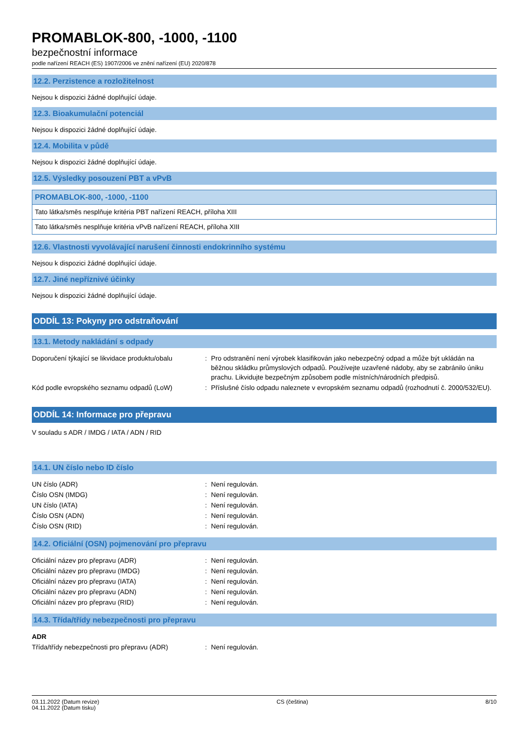PROMABLOK-800, -1000, -1100
bezpečnostní informace
podle nařízení REACH (ES) 1907/2006 ve znění nařízení (EU) 2020/878
12.2. Perzistence a rozložitelnost
Nejsou k dispozici žádné doplňující údaje.
12.3. Bioakumulační potenciál
Nejsou k dispozici žádné doplňující údaje.
12.4. Mobilita v půdě
Nejsou k dispozici žádné doplňující údaje.
12.5. Výsledky posouzení PBT a vPvB
| PROMABLOK-800, -1000, -1100 |
| --- |
| Tato látka/směs nesplňuje kritéria PBT nařízení REACH, příloha XIII |
| Tato látka/směs nesplňuje kritéria vPvB nařízení REACH, příloha XIII |
12.6. Vlastnosti vyvolávající narušení činnosti endokrinního systému
Nejsou k dispozici žádné doplňující údaje.
12.7. Jiné nepříznivé účinky
Nejsou k dispozici žádné doplňující údaje.
ODDÍL 13: Pokyny pro odstraňování
13.1. Metody nakládání s odpady
| Doporučení týkající se likvidace produktu/obalu | : | Pro odstranění není výrobek klasifikován jako nebezpečný odpad a může být ukládán na běžnou skládku průmyslových odpadů. Používejte uzavřené nádoby, aby se zabránilo úniku prachu. Likvidujte bezpečným způsobem podle místních/národních předpisů. |
| Kód podle evropského seznamu odpadů (LoW) | : | Příslušné číslo odpadu naleznete v evropském seznamu odpadů (rozhodnutí č. 2000/532/EU). |
ODDÍL 14: Informace pro přepravu
V souladu s ADR / IMDG / IATA / ADN / RID
14.1. UN číslo nebo ID číslo
| UN číslo (ADR) | : | Není regulován. |
| Číslo OSN (IMDG) | : | Není regulován. |
| UN číslo (IATA) | : | Není regulován. |
| Číslo OSN (ADN) | : | Není regulován. |
| Číslo OSN (RID) | : | Není regulován. |
14.2. Oficiální (OSN) pojmenování pro přepravu
| Oficiální název pro přepravu (ADR) | : | Není regulován. |
| Oficiální název pro přepravu (IMDG) | : | Není regulován. |
| Oficiální název pro přepravu (IATA) | : | Není regulován. |
| Oficiální název pro přepravu (ADN) | : | Není regulován. |
| Oficiální název pro přepravu (RID) | : | Není regulován. |
14.3. Třída/třídy nebezpečnosti pro přepravu
| ADR | | |
| Třída/třídy nebezpečnosti pro přepravu (ADR) | : | Není regulován. |
03.11.2022 (Datum revize)
04.11.2022 (Datum tisku)
CS (čeština) 8/10